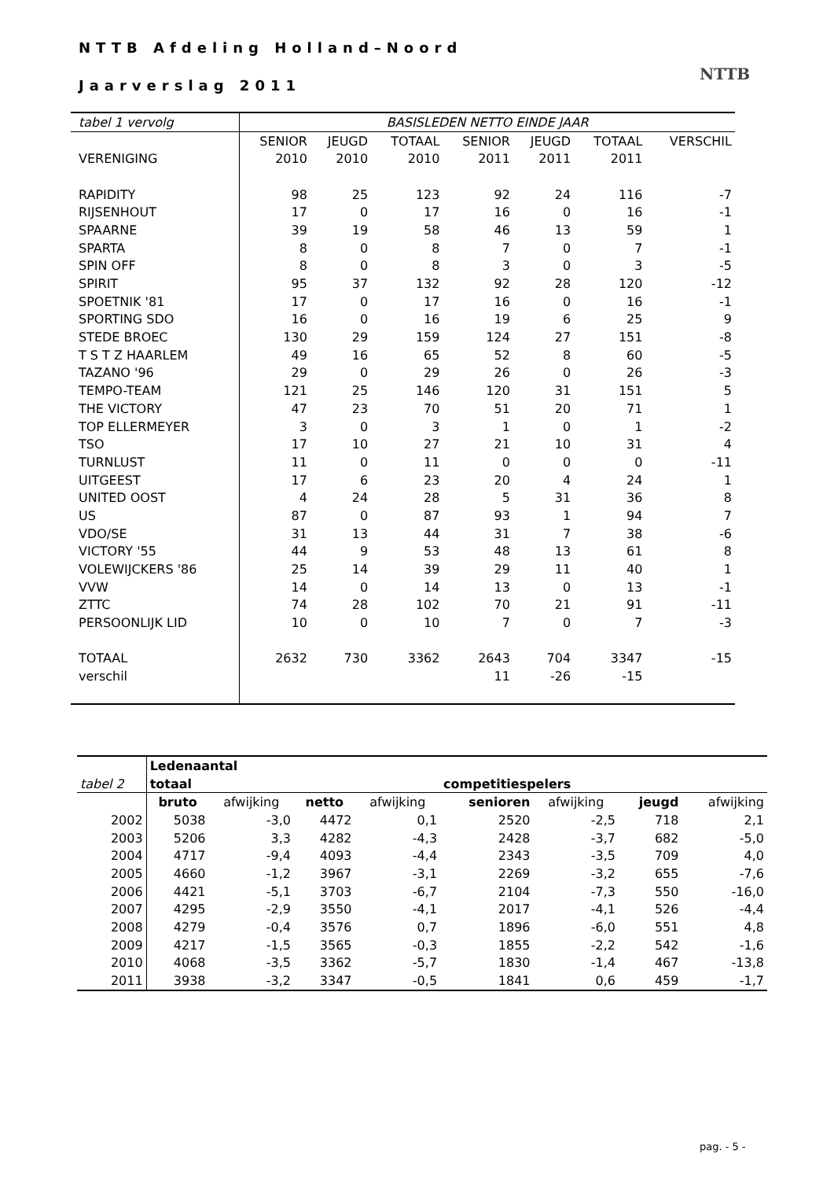NTTB Afdeling Holland–Noord
Jaarverslag 2011
NTTB
| tabel 1 vervolg | BASISLEDEN NETTO EINDE JAAR | | | | | | |
| | SENIOR | JEUGD | TOTAAL | SENIOR | JEUGD | TOTAAL | VERSCHIL |
| VERENIGING | 2010 | 2010 | 2010 | 2011 | 2011 | 2011 | |
| RAPIDITY | 98 | 25 | 123 | 92 | 24 | 116 | -7 |
| RIJSENHOUT | 17 | 0 | 17 | 16 | 0 | 16 | -1 |
| SPAARNE | 39 | 19 | 58 | 46 | 13 | 59 | 1 |
| SPARTA | 8 | 0 | 8 | 7 | 0 | 7 | -1 |
| SPIN OFF | 8 | 0 | 8 | 3 | 0 | 3 | -5 |
| SPIRIT | 95 | 37 | 132 | 92 | 28 | 120 | -12 |
| SPOETNIK '81 | 17 | 0 | 17 | 16 | 0 | 16 | -1 |
| SPORTING SDO | 16 | 0 | 16 | 19 | 6 | 25 | 9 |
| STEDE BROEC | 130 | 29 | 159 | 124 | 27 | 151 | -8 |
| T S T Z HAARLEM | 49 | 16 | 65 | 52 | 8 | 60 | -5 |
| TAZANO '96 | 29 | 0 | 29 | 26 | 0 | 26 | -3 |
| TEMPO-TEAM | 121 | 25 | 146 | 120 | 31 | 151 | 5 |
| THE VICTORY | 47 | 23 | 70 | 51 | 20 | 71 | 1 |
| TOP ELLERMEYER | 3 | 0 | 3 | 1 | 0 | 1 | -2 |
| TSO | 17 | 10 | 27 | 21 | 10 | 31 | 4 |
| TURNLUST | 11 | 0 | 11 | 0 | 0 | 0 | -11 |
| UITGEEST | 17 | 6 | 23 | 20 | 4 | 24 | 1 |
| UNITED OOST | 4 | 24 | 28 | 5 | 31 | 36 | 8 |
| US | 87 | 0 | 87 | 93 | 1 | 94 | 7 |
| VDO/SE | 31 | 13 | 44 | 31 | 7 | 38 | -6 |
| VICTORY '55 | 44 | 9 | 53 | 48 | 13 | 61 | 8 |
| VOLEWIJCKERS '86 | 25 | 14 | 39 | 29 | 11 | 40 | 1 |
| VVW | 14 | 0 | 14 | 13 | 0 | 13 | -1 |
| ZTTC | 74 | 28 | 102 | 70 | 21 | 91 | -11 |
| PERSOONLIJK LID | 10 | 0 | 10 | 7 | 0 | 7 | -3 |
| TOTAAL | 2632 | 730 | 3362 | 2643 | 704 | 3347 | -15 |
| verschil | | | | 11 | -26 | -15 | |
| | Ledenaantal | | | | | | | |
| tabel 2 | totaal | | | | competitiespelers | | | |
| | bruto | afwijking | netto | afwijking | senioren | afwijking | jeugd | afwijking |
| 2002 | 5038 | -3,0 | 4472 | 0,1 | 2520 | -2,5 | 718 | 2,1 |
| 2003 | 5206 | 3,3 | 4282 | -4,3 | 2428 | -3,7 | 682 | -5,0 |
| 2004 | 4717 | -9,4 | 4093 | -4,4 | 2343 | -3,5 | 709 | 4,0 |
| 2005 | 4660 | -1,2 | 3967 | -3,1 | 2269 | -3,2 | 655 | -7,6 |
| 2006 | 4421 | -5,1 | 3703 | -6,7 | 2104 | -7,3 | 550 | -16,0 |
| 2007 | 4295 | -2,9 | 3550 | -4,1 | 2017 | -4,1 | 526 | -4,4 |
| 2008 | 4279 | -0,4 | 3576 | 0,7 | 1896 | -6,0 | 551 | 4,8 |
| 2009 | 4217 | -1,5 | 3565 | -0,3 | 1855 | -2,2 | 542 | -1,6 |
| 2010 | 4068 | -3,5 | 3362 | -5,7 | 1830 | -1,4 | 467 | -13,8 |
| 2011 | 3938 | -3,2 | 3347 | -0,5 | 1841 | 0,6 | 459 | -1,7 |
pag. - 5 -